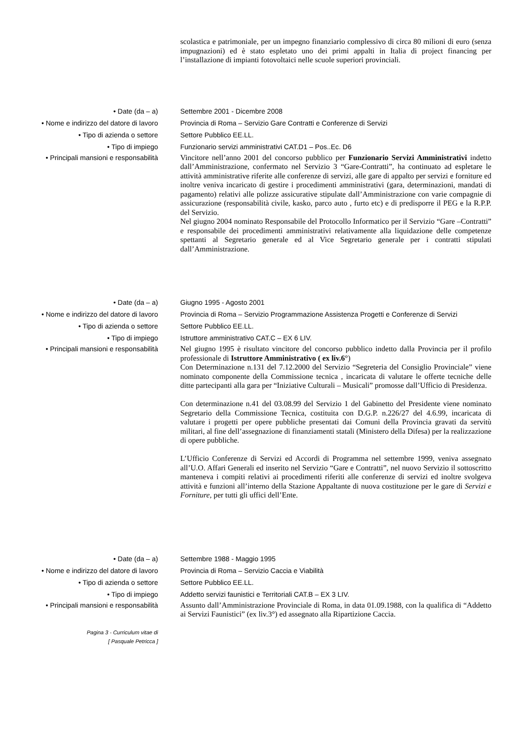scolastica e patrimoniale, per un impegno finanziario complessivo di circa 80 milioni di euro (senza impugnazioni) ed è stato espletato uno dei primi appalti in Italia di project financing per l’installazione di impianti fotovoltaici nelle scuole superiori provinciali.
• Date (da – a) Settembre 2001 - Dicembre 2008
• Nome e indirizzo del datore di lavoro
Provincia di Roma – Servizio Gare Contratti e Conferenze di Servizi
• Tipo di azienda o settore Settore Pubblico EE.LL.
• Tipo di impiego Funzionario servizi amministrativi CAT.D1 – Pos..Ec. D6
• Principali mansioni e responsabilità
Vincitore nell’anno 2001 del concorso pubblico per Funzionario Servizi Amministrativi indetto dall’Amministrazione, confermato nel Servizio 3 “Gare-Contratti”, ha continuato ad espletare le attività amministrative riferite alle conferenze di servizi, alle gare di appalto per servizi e forniture ed inoltre veniva incaricato di gestire i procedimenti amministrativi (gara, determinazioni, mandati di pagamento) relativi alle polizze assicurative stipulate dall’Amministrazione con varie compagnie di assicurazione (responsabilità civile, kasko, parco auto , furto etc) e di predisporre il PEG e la R.P.P. del Servizio.
Nel giugno 2004 nominato Responsabile del Protocollo Informatico per il Servizio “Gare –Contratti” e responsabile dei procedimenti amministrativi relativamente alla liquidazione delle competenze spettanti al Segretario generale ed al Vice Segretario generale per i contratti stipulati dall’Amministrazione.
• Date (da – a) Giugno 1995 - Agosto 2001
• Nome e indirizzo del datore di lavoro
Provincia di Roma – Servizio Programmazione Assistenza Progetti e Conferenze di Servizi
• Tipo di azienda o settore Settore Pubblico EE.LL.
• Tipo di impiego Istruttore amministrativo CAT.C – EX 6 LIV.
• Principali mansioni e responsabilità
Nel giugno 1995 è risultato vincitore del concorso pubblico indetto dalla Provincia per il profilo professionale di Istruttore Amministrativo ( ex liv.6°)
Con Determinazione n.131 del 7.12.2000 del Servizio “Segreteria del Consiglio Provinciale” viene nominato componente della Commissione tecnica , incaricata di valutare le offerte tecniche delle ditte partecipanti alla gara per “Iniziative Culturali – Musicali” promosse dall’Ufficio di Presidenza.
Con determinazione n.41 del 03.08.99 del Servizio 1 del Gabinetto del Presidente viene nominato Segretario della Commissione Tecnica, costituita con D.G.P. n.226/27 del 4.6.99, incaricata di valutare i progetti per opere pubbliche presentati dai Comuni della Provincia gravati da servitù militari, al fine dell’assegnazione di finanziamenti statali (Ministero della Difesa) per la realizzazione di opere pubbliche.
L’Ufficio Conferenze di Servizi ed Accordi di Programma nel settembre 1999, veniva assegnato all’U.O. Affari Generali ed inserito nel Servizio “Gare e Contratti”, nel nuovo Servizio il sottoscritto manteneva i compiti relativi ai procedimenti riferiti alle conferenze di servizi ed inoltre svolgeva attività e funzioni all’interno della Stazione Appaltante di nuova costituzione per le gare di Servizi e Forniture, per tutti gli uffici dell’Ente.
• Date (da – a) Settembre 1988 - Maggio 1995
• Nome e indirizzo del datore di lavoro
Provincia di Roma – Servizio Caccia e Viabilità
• Tipo di azienda o settore Settore Pubblico EE.LL.
• Tipo di impiego Addetto servizi faunistici e Territoriali CAT.B – EX 3 LIV.
• Principali mansioni e responsabilità
Pagina 3 - Curriculum vitae di
[ Pasquale Petricca ]
Assunto dall’Amministrazione Provinciale di Roma, in data 01.09.1988, con la qualifica di “Addetto ai Servizi Faunistici” (ex liv.3°) ed assegnato alla Ripartizione Caccia.